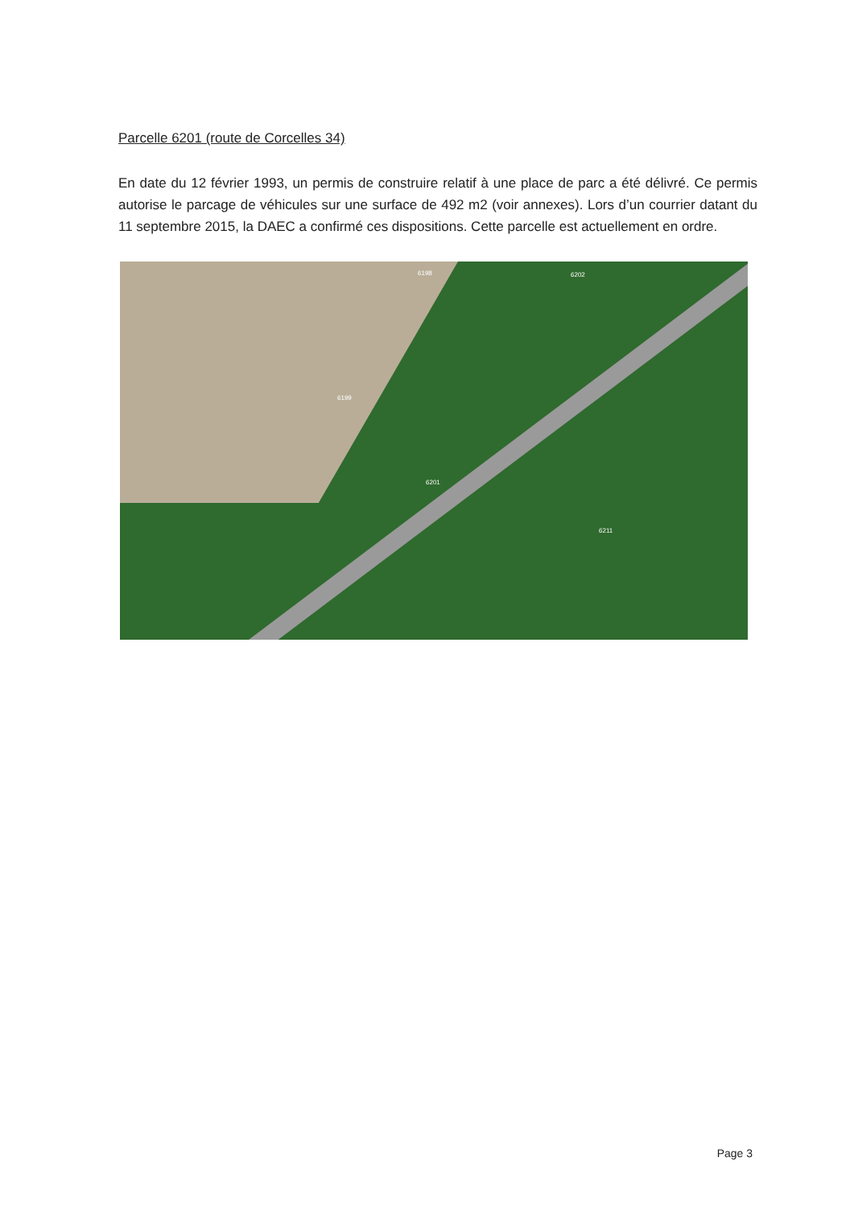Parcelle 6201 (route de Corcelles 34)
En date du 12 février 1993, un permis de construire relatif à une place de parc a été délivré. Ce permis autorise le parcage de véhicules sur une surface de 492 m2 (voir annexes). Lors d’un courrier datant du 11 septembre 2015, la DAEC a confirmé ces dispositions. Cette parcelle est actuellement en ordre.
6201
6199
6198 6202
6211
Page 3